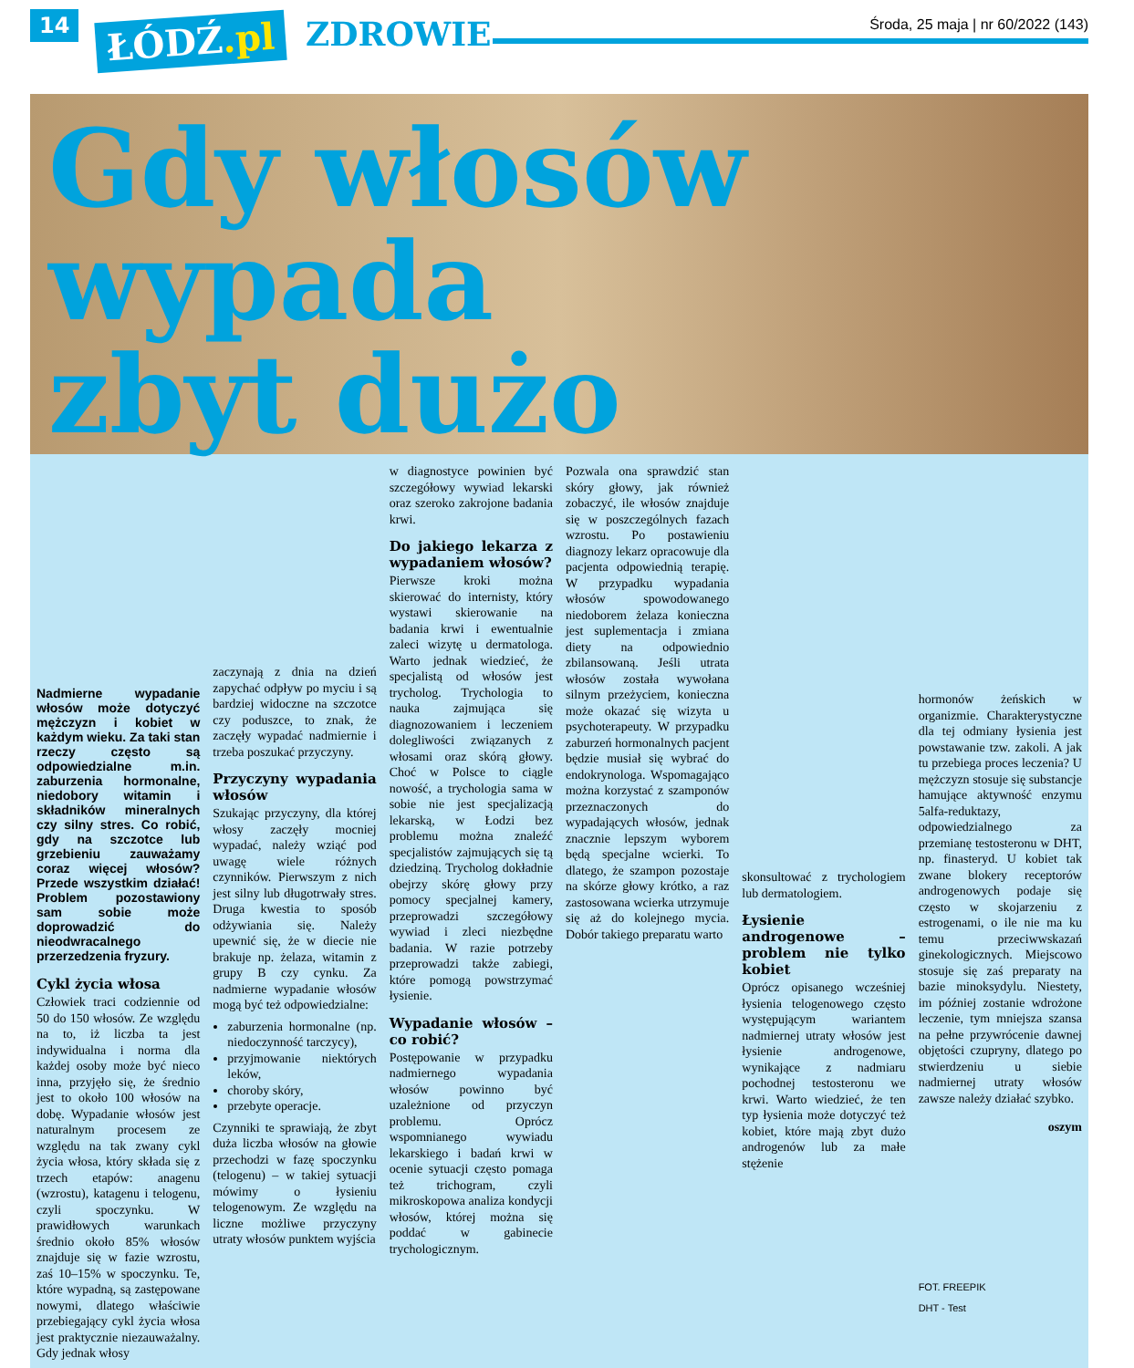14 ŁÓDŹ.pl ZDROWIE
Środa, 25 maja | nr 60/2022 (143)
Gdy włosów wypada
zbyt dużo
Nadmierne wypadanie włosów może dotyczyć mężczyzn i kobiet w każdym wieku. Za taki stan rzeczy często są odpowiedzialne m.in. zaburzenia hormonalne, niedobory witamin i składników mineralnych czy silny stres. Co robić, gdy na szczotce lub grzebieniu zauważamy coraz więcej włosów? Przede wszystkim działać! Problem pozostawiony sam sobie może doprowadzić do nieodwracalnego przerzedzenia fryzury.
Cykl życia włosa
Człowiek traci codziennie od 50 do 150 włosów. Ze względu na to, iż liczba ta jest indywidualna i norma dla każdej osoby może być nieco inna, przyjęło się, że średnio jest to około 100 włosów na dobę. Wypadanie włosów jest naturalnym procesem ze względu na tak zwany cykl życia włosa, który składa się z trzech etapów: anagenu (wzrostu), katagenu i telogenu, czyli spoczynku. W prawidłowych warunkach średnio około 85% włosów znajduje się w fazie wzrostu, zaś 10–15% w spoczynku. Te, które wypadną, są zastępowane nowymi, dlatego właściwie przebiegający cykl życia włosa jest praktycznie niezauważalny. Gdy jednak włosy
zaczynają z dnia na dzień zapychać odpływ po myciu i są bardziej widoczne na szczotce czy poduszce, to znak, że zaczęły wypadać nadmiernie i trzeba poszukać przyczyny.
Przyczyny wypadania włosów
Szukając przyczyny, dla której włosy zaczęły mocniej wypadać, należy wziąć pod uwagę wiele różnych czynników. Pierwszym z nich jest silny lub długotrwały stres. Druga kwestia to sposób odżywiania się. Należy upewnić się, że w diecie nie brakuje np. żelaza, witamin z grupy B czy cynku. Za nadmierne wypadanie włosów mogą być też odpowiedzialne:
zaburzenia hormonalne (np. niedoczynność tarczycy),
przyjmowanie niektórych leków,
choroby skóry,
przebyte operacje.
Czynniki te sprawiają, że zbyt duża liczba włosów na głowie przechodzi w fazę spoczynku (telogenu) – w takiej sytuacji mówimy o łysieniu telogenowym. Ze względu na liczne możliwe przyczyny utraty włosów punktem wyjścia
w diagnostyce powinien być szczegółowy wywiad lekarski oraz szeroko zakrojone badania krwi.
Do jakiego lekarza z wypadaniem włosów?
Pierwsze kroki można skierować do internisty, który wystawi skierowanie na badania krwi i ewentualnie zaleci wizytę u dermatologa. Warto jednak wiedzieć, że specjalistą od włosów jest trycholog. Trychologia to nauka zajmująca się diagnozowaniem i leczeniem dolegliwości związanych z włosami oraz skórą głowy. Choć w Polsce to ciągle nowość, a trychologia sama w sobie nie jest specjalizacją lekarską, w Łodzi bez problemu można znaleźć specjalistów zajmujących się tą dziedziną. Trycholog dokładnie obejrzy skórę głowy przy pomocy specjalnej kamery, przeprowadzi szczegółowy wywiad i zleci niezbędne badania. W razie potrzeby przeprowadzi także zabiegi, które pomogą powstrzymać łysienie.
Wypadanie włosów – co robić?
Postępowanie w przypadku nadmiernego wypadania włosów powinno być uzależnione od przyczyn problemu. Oprócz wspomnianego wywiadu lekarskiego i badań krwi w ocenie sytuacji często pomaga też trichogram, czyli mikroskopowa analiza kondycji włosów, której można się poddać w gabinecie trychologicznym.
Pozwala ona sprawdzić stan skóry głowy, jak również zobaczyć, ile włosów znajduje się w poszczególnych fazach wzrostu. Po postawieniu diagnozy lekarz opracowuje dla pacjenta odpowiednią terapię. W przypadku wypadania włosów spowodowanego niedoborem żelaza konieczna jest suplementacja i zmiana diety na odpowiednio zbilansowaną. Jeśli utrata włosów została wywołana silnym przeżyciem, konieczna może okazać się wizyta u psychoterapeuty. W przypadku zaburzeń hormonalnych pacjent będzie musiał się wybrać do endokrynologa. Wspomagająco można korzystać z szamponów przeznaczonych do wypadających włosów, jednak znacznie lepszym wyborem będą specjalne wcierki. To dlatego, że szampon pozostaje na skórze głowy krótko, a raz zastosowana wcierka utrzymuje się aż do kolejnego mycia. Dobór takiego preparatu warto
skonsultować z trychologiem lub dermatologiem.
Łysienie androgenowe – problem nie tylko kobiet
Oprócz opisanego wcześniej łysienia telogenowego często występującym wariantem nadmiernej utraty włosów jest łysienie androgenowe, wynikające z nadmiaru pochodnej testosteronu we krwi. Warto wiedzieć, że ten typ łysienia może dotyczyć też kobiet, które mają zbyt dużo androgenów lub za małe stężenie
hormonów żeńskich w organizmie. Charakterystyczne dla tej odmiany łysienia jest powstawanie tzw. zakoli. A jak tu przebiega proces leczenia? U mężczyzn stosuje się substancje hamujące aktywność enzymu 5alfa-reduktazy, odpowiedzialnego za przemianę testosteronu w DHT, np. finasteryd. U kobiet tak zwane blokery receptorów androgenowych podaje się często w skojarzeniu z estrogenami, o ile nie ma ku temu przeciwwskazań ginekologicznych. Miejscowo stosuje się zaś preparaty na bazie minoksydylu. Niestety, im później zostanie wdrożone leczenie, tym mniejsza szansa na pełne przywrócenie dawnej objętości czupryny, dlatego po stwierdzeniu u siebie nadmiernej utraty włosów zawsze należy działać szybko.
oszym
FOT. FREEPIK
DHT - Test